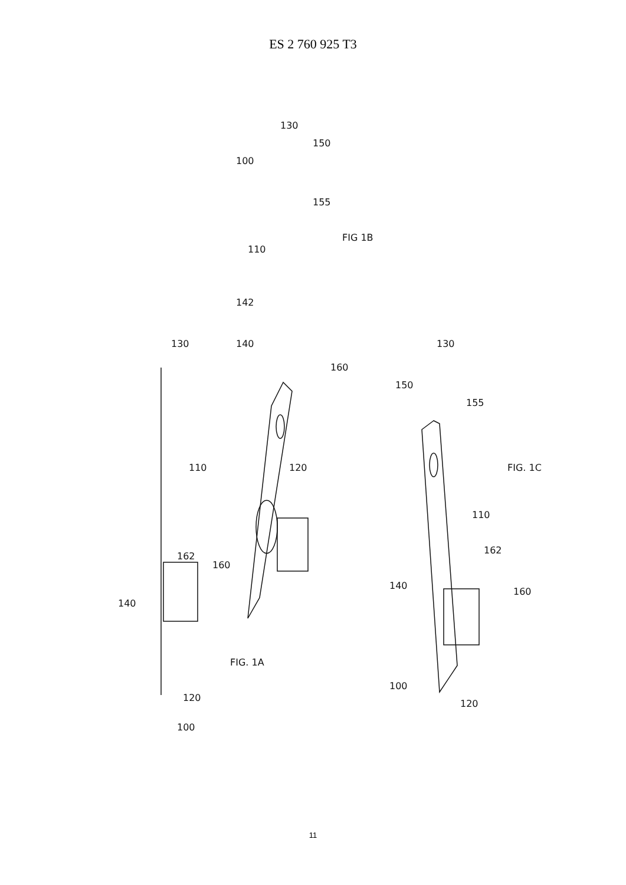ES 2 760 925 T3
130
110
162
160
140
120
100
FIG. 1A
130
150
100
155
FIG 1B
110
142
140
160
120
130
150
155
FIG. 1C
110
162
160
140
100
120
11